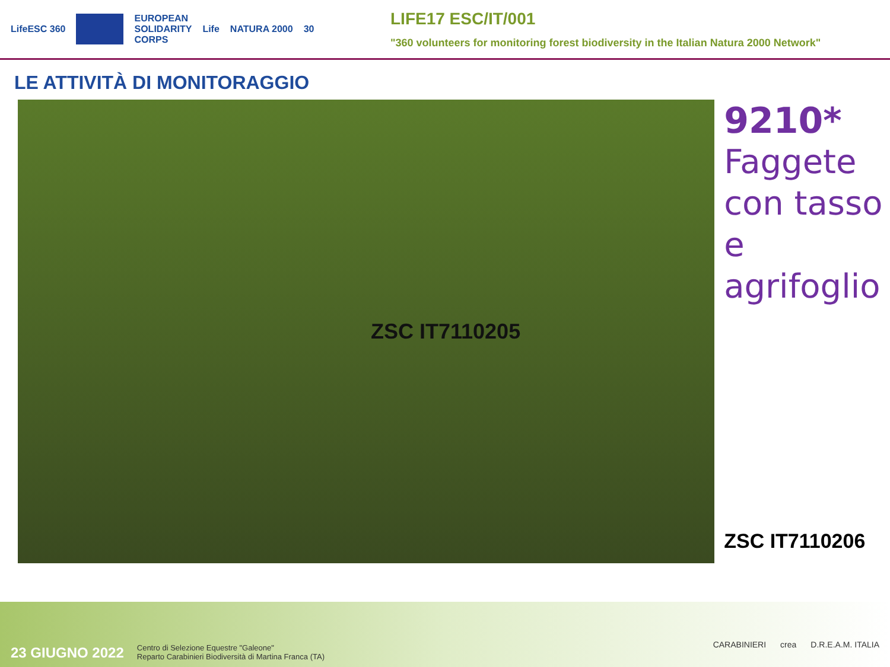LifeESC 360
EUROPEAN
SOLIDARITY
CORPS
Life NATURA 2000 30
LIFE17 ESC/IT/001
"360 volunteers for monitoring forest biodiversity in the Italian Natura 2000 Network"
LE ATTIVITÀ DI MONITORAGGIO
ZSC IT7110205
9210*
Faggete
con tasso
e
agrifoglio
ZSC IT7110206
23 GIUGNO 2022
Centro di Selezione Equestre "Galeone"
Reparto Carabinieri Biodiversità di Martina Franca (TA)
CARABINIERI crea D.R.E.A.M. ITALIA